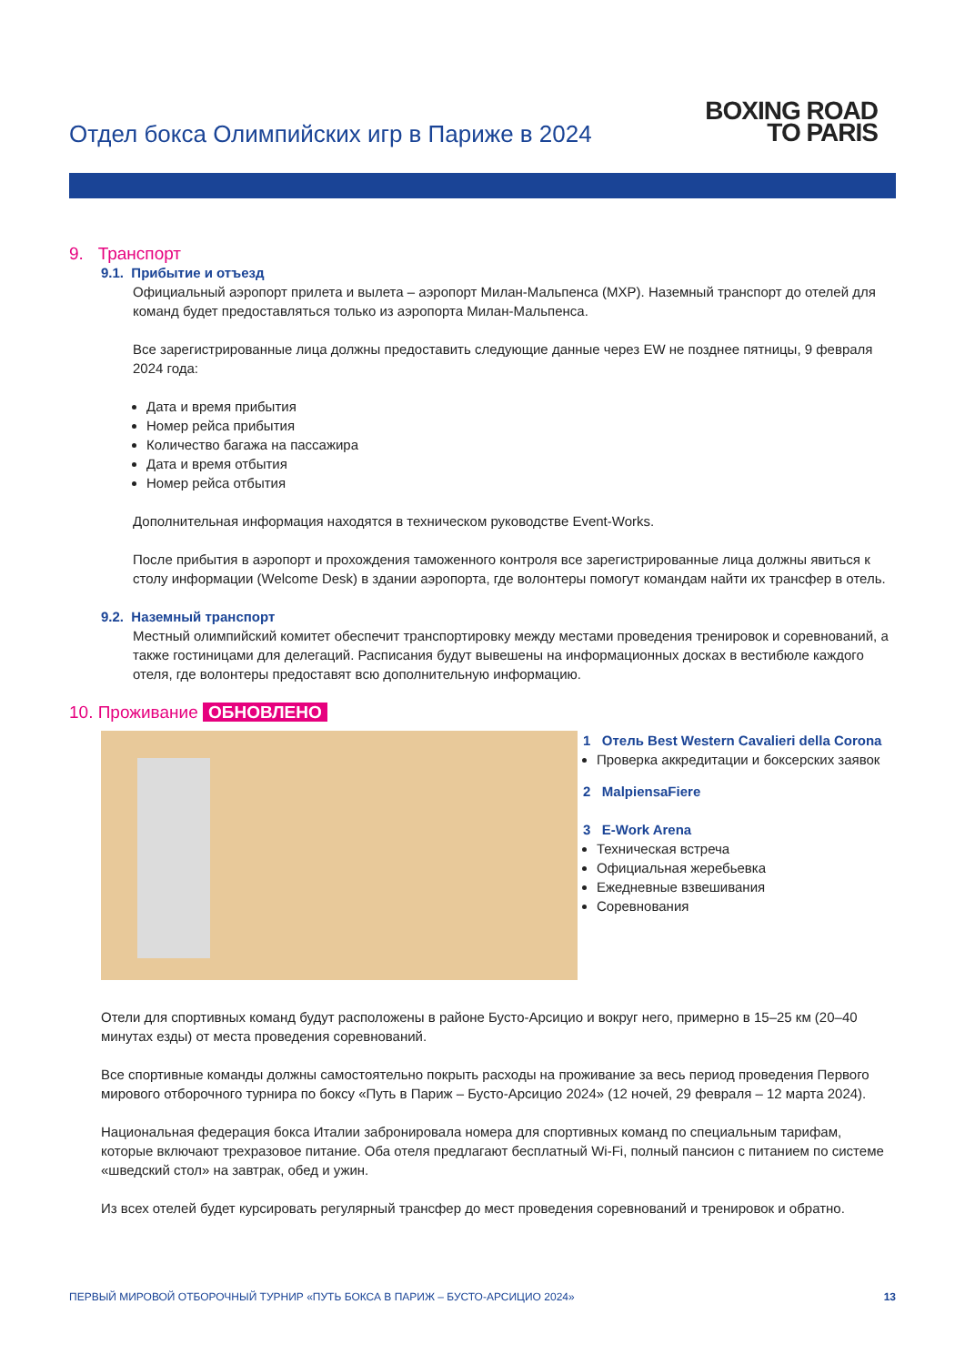Отдел бокса Олимпийских игр в Париже в 2024
BOXING ROAD
TO PARIS
9. Транспорт
9.1. Прибытие и отъезд
Официальный аэропорт прилета и вылета – аэропорт Милан-Мальпенса (MXP). Наземный транспорт до отелей для команд будет предоставляться только из аэропорта Милан-Мальпенса.
Все зарегистрированные лица должны предоставить следующие данные через EW не позднее пятницы, 9 февраля 2024 года:
Дата и время прибытия
Номер рейса прибытия
Количество багажа на пассажира
Дата и время отбытия
Номер рейса отбытия
Дополнительная информация находятся в техническом руководстве Event-Works.
После прибытия в аэропорт и прохождения таможенного контроля все зарегистрированные лица должны явиться к столу информации (Welcome Desk) в здании аэропорта, где волонтеры помогут командам найти их трансфер в отель.
9.2. Наземный транспорт
Местный олимпийский комитет обеспечит транспортировку между местами проведения тренировок и соревнований, а также гостиницами для делегаций. Расписания будут вывешены на информационных досках в вестибюле каждого отеля, где волонтеры предоставят всю дополнительную информацию.
10. Проживание ОБНОВЛЕНО
1 Отель Best Western Cavalieri della Corona
Проверка аккредитации и боксерских заявок
2 MalpiensaFiere
3 E-Work Arena
Техническая встреча
Официальная жеребьевка
Ежедневные взвешивания
Соревнования
Отели для спортивных команд будут расположены в районе Бусто-Арсицио и вокруг него, примерно в 15–25 км (20–40 минутах езды) от места проведения соревнований.
Все спортивные команды должны самостоятельно покрыть расходы на проживание за весь период проведения Первого мирового отборочного турнира по боксу «Путь в Париж – Бусто-Арсицио 2024» (12 ночей, 29 февраля – 12 марта 2024).
Национальная федерация бокса Италии забронировала номера для спортивных команд по специальным тарифам, которые включают трехразовое питание. Оба отеля предлагают бесплатный Wi-Fi, полный пансион с питанием по системе «шведский стол» на завтрак, обед и ужин.
Из всех отелей будет курсировать регулярный трансфер до мест проведения соревнований и тренировок и обратно.
ПЕРВЫЙ МИРОВОЙ ОТБОРОЧНЫЙ ТУРНИР «ПУТЬ БОКСА В ПАРИЖ – БУСТО-АРСИЦИО 2024» 13